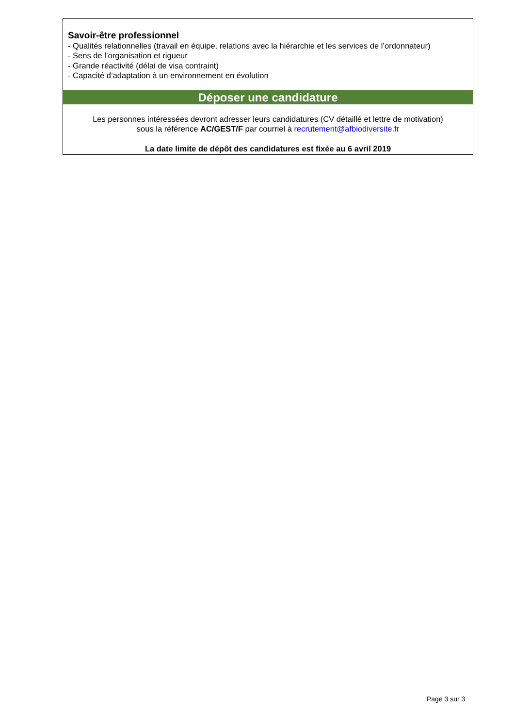Savoir-être professionnel
- Qualités relationnelles (travail en équipe, relations avec la hiérarchie et les services de l’ordonnateur)
- Sens de l’organisation et rigueur
- Grande réactivité (délai de visa contraint)
- Capacité d’adaptation à un environnement en évolution
Déposer une candidature
Les personnes intéressées devront adresser leurs candidatures (CV détaillé et lettre de motivation)
sous la référence AC/GEST/F par courriel à recrutement@afbiodiversite.fr
La date limite de dépôt des candidatures est fixée au 6 avril 2019
Page 3 sur 3